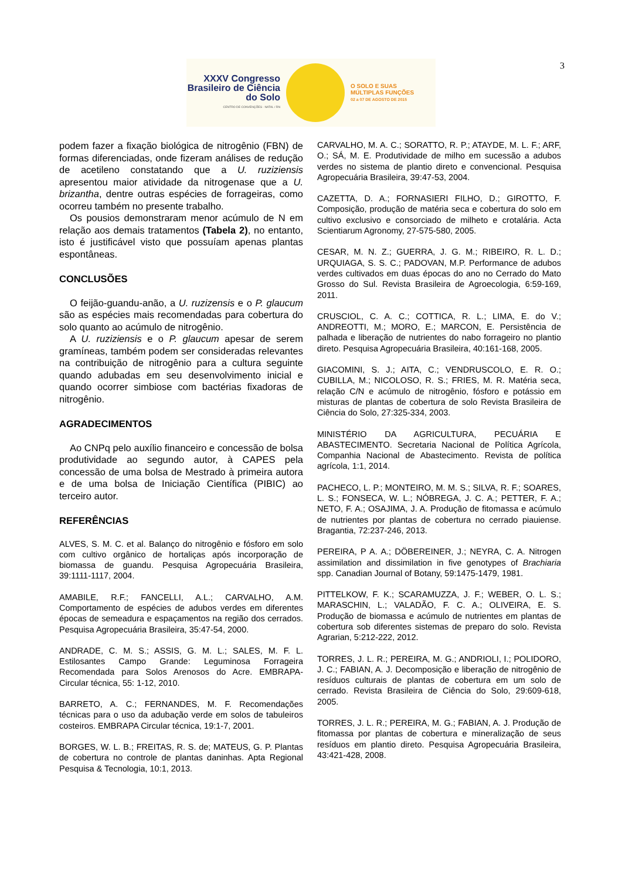3
XXXV Congresso Brasileiro de Ciência do Solo
CENTRO DE CONVENÇÕES - NATAL / RN
O SOLO E SUAS
MÚLTIPLAS FUNÇÕES
02 a 07 DE AGOSTO DE 2015
podem fazer a fixação biológica de nitrogênio (FBN) de formas diferenciadas, onde fizeram análises de redução de acetileno constatando que a U. ruziziensis apresentou maior atividade da nitrogenase que a U. brizantha, dentre outras espécies de forrageiras, como ocorreu também no presente trabalho.
Os pousios demonstraram menor acúmulo de N em relação aos demais tratamentos (Tabela 2), no entanto, isto é justificável visto que possuíam apenas plantas espontâneas.
CONCLUSÕES
O feijão-guandu-anão, a U. ruzizensis e o P. glaucum são as espécies mais recomendadas para cobertura do solo quanto ao acúmulo de nitrogênio.
A U. ruziziensis e o P. glaucum apesar de serem gramíneas, também podem ser consideradas relevantes na contribuição de nitrogênio para a cultura seguinte quando adubadas em seu desenvolvimento inicial e quando ocorrer simbiose com bactérias fixadoras de nitrogênio.
AGRADECIMENTOS
Ao CNPq pelo auxílio financeiro e concessão de bolsa produtividade ao segundo autor, à CAPES pela concessão de uma bolsa de Mestrado à primeira autora e de uma bolsa de Iniciação Científica (PIBIC) ao terceiro autor.
REFERÊNCIAS
ALVES, S. M. C. et al. Balanço do nitrogênio e fósforo em solo com cultivo orgânico de hortaliças após incorporação de biomassa de guandu. Pesquisa Agropecuária Brasileira, 39:1111-1117, 2004.
AMABILE, R.F.; FANCELLI, A.L.; CARVALHO, A.M. Comportamento de espécies de adubos verdes em diferentes épocas de semeadura e espaçamentos na região dos cerrados. Pesquisa Agropecuária Brasileira, 35:47-54, 2000.
ANDRADE, C. M. S.; ASSIS, G. M. L.; SALES, M. F. L. Estilosantes Campo Grande: Leguminosa Forrageira Recomendada para Solos Arenosos do Acre. EMBRAPA-Circular técnica, 55: 1-12, 2010.
BARRETO, A. C.; FERNANDES, M. F. Recomendações técnicas para o uso da adubação verde em solos de tabuleiros costeiros. EMBRAPA Circular técnica, 19:1-7, 2001.
BORGES, W. L. B.; FREITAS, R. S. de; MATEUS, G. P. Plantas de cobertura no controle de plantas daninhas. Apta Regional Pesquisa & Tecnologia, 10:1, 2013.
CARVALHO, M. A. C.; SORATTO, R. P.; ATAYDE, M. L. F.; ARF, O.; SÁ, M. E. Produtividade de milho em sucessão a adubos verdes no sistema de plantio direto e convencional. Pesquisa Agropecuária Brasileira, 39:47-53, 2004.
CAZETTA, D. A.; FORNASIERI FILHO, D.; GIROTTO, F. Composição, produção de matéria seca e cobertura do solo em cultivo exclusivo e consorciado de milheto e crotalária. Acta Scientiarum Agronomy, 27-575-580, 2005.
CESAR, M. N. Z.; GUERRA, J. G. M.; RIBEIRO, R. L. D.; URQUIAGA, S. S. C.; PADOVAN, M.P. Performance de adubos verdes cultivados em duas épocas do ano no Cerrado do Mato Grosso do Sul. Revista Brasileira de Agroecologia, 6:59-169, 2011.
CRUSCIOL, C. A. C.; COTTICA, R. L.; LIMA, E. do V.; ANDREOTTI, M.; MORO, E.; MARCON, E. Persistência de palhada e liberação de nutrientes do nabo forrageiro no plantio direto. Pesquisa Agropecuária Brasileira, 40:161-168, 2005.
GIACOMINI, S. J.; AITA, C.; VENDRUSCOLO, E. R. O.; CUBILLA, M.; NICOLOSO, R. S.; FRIES, M. R. Matéria seca, relação C/N e acúmulo de nitrogênio, fósforo e potássio em misturas de plantas de cobertura de solo Revista Brasileira de Ciência do Solo, 27:325-334, 2003.
MINISTÉRIO DA AGRICULTURA, PECUÁRIA E ABASTECIMENTO. Secretaria Nacional de Política Agrícola, Companhia Nacional de Abastecimento. Revista de política agrícola, 1:1, 2014.
PACHECO, L. P.; MONTEIRO, M. M. S.; SILVA, R. F.; SOARES, L. S.; FONSECA, W. L.; NÓBREGA, J. C. A.; PETTER, F. A.; NETO, F. A.; OSAJIMA, J. A. Produção de fitomassa e acúmulo de nutrientes por plantas de cobertura no cerrado piauiense. Bragantia, 72:237-246, 2013.
PEREIRA, P A. A.; DÖBEREINER, J.; NEYRA, C. A. Nitrogen assimilation and dissimilation in five genotypes of Brachiaria spp. Canadian Journal of Botany, 59:1475-1479, 1981.
PITTELKOW, F. K.; SCARAMUZZA, J. F.; WEBER, O. L. S.; MARASCHIN, L.; VALADÃO, F. C. A.; OLIVEIRA, E. S. Produção de biomassa e acúmulo de nutrientes em plantas de cobertura sob diferentes sistemas de preparo do solo. Revista Agrarian, 5:212-222, 2012.
TORRES, J. L. R.; PEREIRA, M. G.; ANDRIOLI, I.; POLIDORO, J. C.; FABIAN, A. J. Decomposição e liberação de nitrogênio de resíduos culturais de plantas de cobertura em um solo de cerrado. Revista Brasileira de Ciência do Solo, 29:609-618, 2005.
TORRES, J. L. R.; PEREIRA, M. G.; FABIAN, A. J. Produção de fitomassa por plantas de cobertura e mineralização de seus resíduos em plantio direto. Pesquisa Agropecuária Brasileira, 43:421-428, 2008.